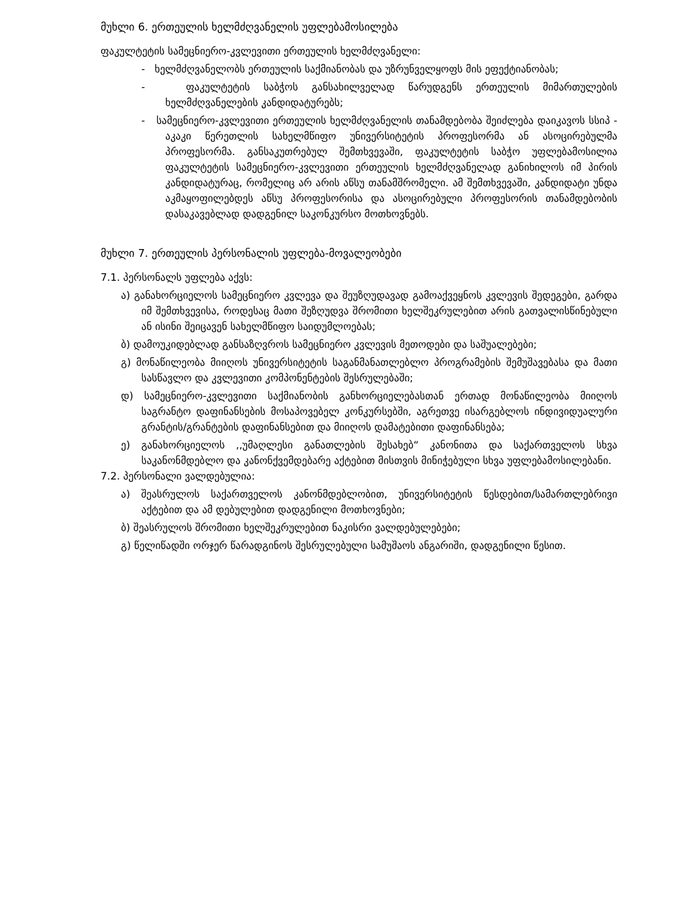მუხლი 6. ერთეულის ხელმძღვანელის უფლებამოსილება
ფაკულტეტის სამეცნიერო-კვლევითი ერთეულის ხელმძღვანელი:
- ხელმძღვანელობს ერთეულის საქმიანობას და უზრუნველყოფს მის ეფექტიანობას;
- ფაკულტეტის საბჭოს განსახილველად წარუდგენს ერთეულის მიმართულების ხელმძღვანელების კანდიდატურებს;
- სამეცნიერო-კვლევითი ერთეულის ხელმძღვანელის თანამდებობა შეიძლება დაიკავოს სსიპ - აკაკი წერეთლის სახელმწიფო უნივერსიტეტის პროფესორმა ან ასოცირებულმა პროფესორმა. განსაკუთრებულ შემთხვევაში, ფაკულტეტის საბჭო უფლებამოსილია ფაკულტეტის სამეცნიერო-კვლევითი ერთეულის ხელმძღვანელად განიხილოს იმ პირის კანდიდატურაც, რომელიც არ არის აწსუ თანამშრომელი. ამ შემთხვევაში, კანდიდატი უნდა აკმაყოფილებდეს აწსუ პროფესორისა და ასოცირებული პროფესორის თანამდებობის დასაკავებლად დადგენილ საკონკურსო მოთხოვნებს.
მუხლი 7. ერთეულის პერსონალის უფლება-მოვალეობები
7.1. პერსონალს უფლება აქვს:
ა) განახორციელოს სამეცნიერო კვლევა და შეუზღუდავად გამოაქვეყნოს კვლევის შედეგები, გარდა იმ შემთხვევისა, როდესაც მათი შეზღუდვა შრომითი ხელშეკრულებით არის გათვალისწინებული ან ისინი შეიცავენ სახელმწიფო საიდუმლოებას;
ბ) დამოუკიდებლად განსაზღვროს სამეცნიერო კვლევის მეთოდები და საშუალებები;
გ) მონაწილეობა მიიღოს უნივერსიტეტის საგანმანათლებლო პროგრამების შემუშავებასა და მათი სასწავლო და კვლევითი კომპონენტების შესრულებაში;
დ) სამეცნიერო-კვლევითი საქმიანობის განხორციელებასთან ერთად მონაწილეობა მიიღოს საგრანტო დაფინანსების მოსაპოვებელ კონკურსებში, აგრეთვე ისარგებლოს ინდივიდუალური გრანტის/გრანტების დაფინანსებით და მიიღოს დამატებითი დაფინანსება;
ე) განახორციელოს ,,უმაღლესი განათლების შესახებ“ კანონითა და საქართველოს სხვა საკანონმდებლო და კანონქვემდებარე აქტებით მისთვის მინიჭებული სხვა უფლებამოსილებანი.
7.2. პერსონალი ვალდებულია:
ა) შეასრულოს საქართველოს კანონმდებლობით, უნივერსიტეტის წესდებით/სამართლებრივი აქტებით და ამ დებულებით დადგენილი მოთხოვნები;
ბ) შეასრულოს შრომითი ხელშეკრულებით ნაკისრი ვალდებულებები;
გ) წელიწადში ორჯერ წარადგინოს შესრულებული სამუშაოს ანგარიში, დადგენილი წესით.